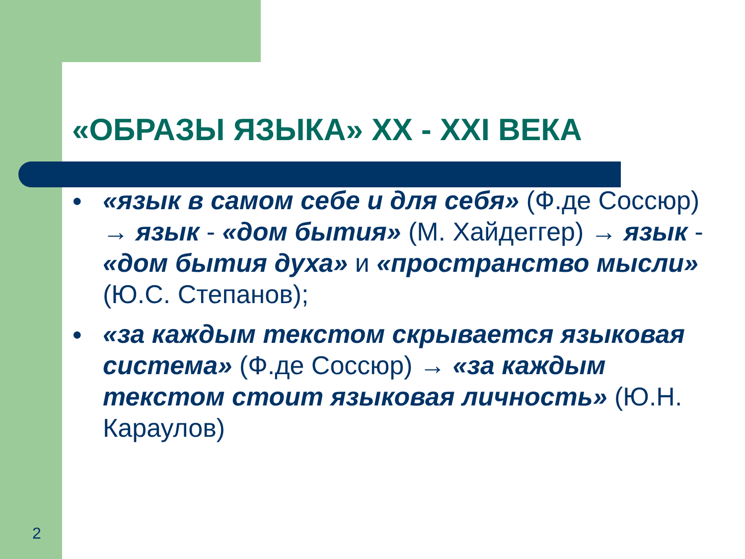«ОБРАЗЫ ЯЗЫКА» XX - XXI ВЕКА
● «язык в самом себе и для себя» (Ф.де Соссюр) → язык - «дом бытия» (М. Хайдеггер) → язык - «дом бытия духа» и «пространство мысли» (Ю.С. Степанов);
● «за каждым текстом скрывается языковая система» (Ф.де Соссюр) → «за каждым текстом стоит языковая личность» (Ю.Н. Караулов)
2